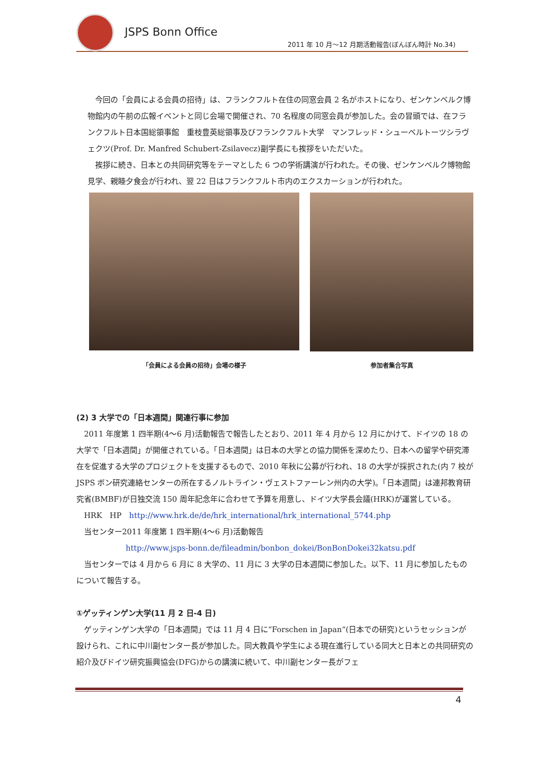JSPS Bonn Office
2011 年 10 月～12 月期活動報告(ぼんぼん時計 No.34)
今回の「会員による会員の招待」は、フランクフルト在住の同窓会員 2 名がホストになり、ゼンケンベルク博物館内の午前の広報イベントと同じ会場で開催され、70 名程度の同窓会員が参加した。会の冒頭では、在フランクフルト日本国総領事館　重枝豊英総領事及びフランクフルト大学　マンフレッド・シューベルトーツシラヴェクツ(Prof. Dr. Manfred Schubert-Zsilavecz)副学長にも挨拶をいただいた。
挨拶に続き、日本との共同研究等をテーマとした 6 つの学術講演が行われた。その後、ゼンケンベルク博物館見学、親睦夕食会が行われ、翌 22 日はフランクフルト市内のエクスカーションが行われた。
「会員による会員の招待」会場の様子 参加者集合写真
(2) 3 大学での「日本週間」関連行事に参加
2011 年度第 1 四半期(4～6 月)活動報告で報告したとおり、2011 年 4 月から 12 月にかけて、ドイツの 18 の大学で「日本週間」が開催されている。「日本週間」は日本の大学との協力関係を深めたり、日本への留学や研究滞在を促進する大学のプロジェクトを支援するもので、2010 年秋に公募が行われ、18 の大学が採択された(内 7 校が JSPS ボン研究連絡センターの所在するノルトライン・ヴェストファーレン州内の大学)。「日本週間」は連邦教育研究省(BMBF)が日独交流 150 周年記念年に合わせて予算を用意し、ドイツ大学長会議(HRK)が運営している。
HRK　HP　http://www.hrk.de/de/hrk_international/hrk_international_5744.php
当センター2011 年度第 1 四半期(4～6 月)活動報告
http://www.jsps-bonn.de/fileadmin/bonbon_dokei/BonBonDokei32katsu.pdf
当センターでは 4 月から 6 月に 8 大学の、11 月に 3 大学の日本週間に参加した。以下、11 月に参加したものについて報告する。
①ゲッティンゲン大学(11 月 2 日-4 日)
ゲッティンゲン大学の「日本週間」では 11 月 4 日に“Forschen in Japan“(日本での研究)というセッションが設けられ、これに中川副センター長が参加した。同大教員や学生による現在進行している同大と日本との共同研究の紹介及びドイツ研究振興協会(DFG)からの講演に続いて、中川副センター長がフェ
4